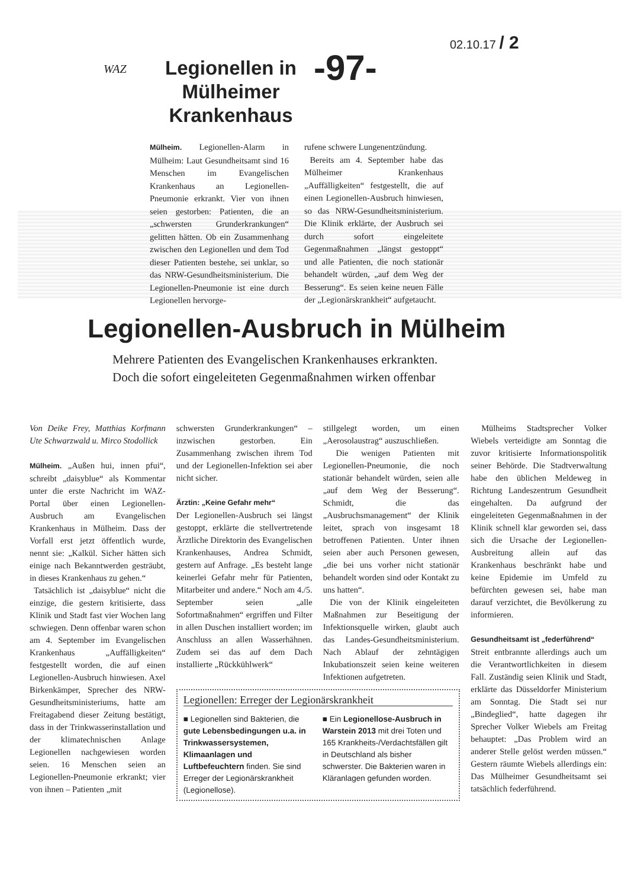02.10.17 / 2
WAZ
Legionellen in Mülheimer Krankenhaus
-97-
Mülheim. Legionellen-Alarm in Mülheim: Laut Gesundheitsamt sind 16 Menschen im Evangelischen Krankenhaus an Legionellen-Pneumonie erkrankt. Vier von ihnen seien gestorben: Patienten, die an „schwersten Grunderkrankungen“ gelitten hätten. Ob ein Zusammenhang zwischen den Legionellen und dem Tod dieser Patienten bestehe, sei unklar, so das NRW-Gesundheitsministerium. Die Legionellen-Pneumonie ist eine durch Legionellen hervorge-
rufene schwere Lungenentzündung.
Bereits am 4. September habe das Mülheimer Krankenhaus „Auffälligkeiten“ festgestellt, die auf einen Legionellen-Ausbruch hinwiesen, so das NRW-Gesundheitsministerium. Die Klinik erklärte, der Ausbruch sei durch sofort eingeleitete Gegenmaßnahmen „längst gestoppt“ und alle Patienten, die noch stationär behandelt würden, „auf dem Weg der Besserung“. Es seien keine neuen Fälle der „Legionärskrankheit“ aufgetaucht.
Legionellen-Ausbruch in Mülheim
Mehrere Patienten des Evangelischen Krankenhauses erkrankten.
Doch die sofort eingeleiteten Gegenmaßnahmen wirken offenbar
Von Deike Frey, Matthias Korfmann Ute Schwarzwald u. Mirco Stodollick
Mülheim. „Außen hui, innen pfui“, schreibt „daisyblue“ als Kommentar unter die erste Nachricht im WAZ-Portal über einen Legionellen-Ausbruch am Evangelischen Krankenhaus in Mülheim. Dass der Vorfall erst jetzt öffentlich wurde, nennt sie: „Kalkül. Sicher hätten sich einige nach Bekanntwerden gesträubt, in dieses Krankenhaus zu gehen.“
Tatsächlich ist „daisyblue“ nicht die einzige, die gestern kritisierte, dass Klinik und Stadt fast vier Wochen lang schwiegen. Denn offenbar waren schon am 4. September im Evangelischen Krankenhaus „Auffälligkeiten“ festgestellt worden, die auf einen Legionellen-Ausbruch hinwiesen. Axel Birkenkämper, Sprecher des NRW-Gesundheitsministeriums, hatte am Freitagabend dieser Zeitung bestätigt, dass in der Trinkwasserinstallation und der klimatechnischen Anlage Legionellen nachgewiesen worden seien. 16 Menschen seien an Legionellen-Pneumonie erkrankt; vier von ihnen – Patienten „mit
schwersten Grunderkrankungen“ – inzwischen gestorben. Ein Zusammenhang zwischen ihrem Tod und der Legionellen-Infektion sei aber nicht sicher.
Ärztin: „Keine Gefahr mehr“
Der Legionellen-Ausbruch sei längst gestoppt, erklärte die stellvertretende Ärztliche Direktorin des Evangelischen Krankenhauses, Andrea Schmidt, gestern auf Anfrage. „Es besteht lange keinerlei Gefahr mehr für Patienten, Mitarbeiter und andere.“ Noch am 4./5. September seien „alle Sofortmaßnahmen“ ergriffen und Filter in allen Duschen installiert worden; im Anschluss an allen Wasserhähnen. Zudem sei das auf dem Dach installierte „Rückkühlwerk“
stillgelegt worden, um einen „Aerosolaustrag“ auszuschließen.
Die wenigen Patienten mit Legionellen-Pneumonie, die noch stationär behandelt würden, seien alle „auf dem Weg der Besserung“. Schmidt, die das „Ausbruchsmanagement“ der Klinik leitet, sprach von insgesamt 18 betroffenen Patienten. Unter ihnen seien aber auch Personen gewesen, „die bei uns vorher nicht stationär behandelt worden sind oder Kontakt zu uns hatten“.
Die von der Klinik eingeleiteten Maßnahmen zur Beseitigung der Infektionsquelle wirken, glaubt auch das Landes-Gesundheitsministerium. Nach Ablauf der zehntägigen Inkubationszeit seien keine weiteren Infektionen aufgetreten.
Legionellen: Erreger der Legionärskrankheit
■ Legionellen sind Bakterien, die gute Lebensbedingungen u.a. in Trinkwassersystemen, Klimaanlagen und Luftbefeuchtern finden. Sie sind Erreger der Legionärskrankheit (Legionellose).
■ Ein Legionellose-Ausbruch in Warstein 2013 mit drei Toten und 165 Krankheits-/Verdachtsfällen gilt in Deutschland als bisher schwerster. Die Bakterien waren in Kläranlagen gefunden worden.
Mülheims Stadtsprecher Volker Wiebels verteidigte am Sonntag die zuvor kritisierte Informationspolitik seiner Behörde. Die Stadtverwaltung habe den üblichen Meldeweg in Richtung Landeszentrum Gesundheit eingehalten. Da aufgrund der eingeleiteten Gegenmaßnahmen in der Klinik schnell klar geworden sei, dass sich die Ursache der Legionellen-Ausbreitung allein auf das Krankenhaus beschränkt habe und keine Epidemie im Umfeld zu befürchten gewesen sei, habe man darauf verzichtet, die Bevölkerung zu informieren.
Gesundheitsamt ist „federführend“
Streit entbrannte allerdings auch um die Verantwortlichkeiten in diesem Fall. Zuständig seien Klinik und Stadt, erklärte das Düsseldorfer Ministerium am Sonntag. Die Stadt sei nur „Bindeglied“, hatte dagegen ihr Sprecher Volker Wiebels am Freitag behauptet: „Das Problem wird an anderer Stelle gelöst werden müssen.“ Gestern räumte Wiebels allerdings ein: Das Mülheimer Gesundheitsamt sei tatsächlich federführend.